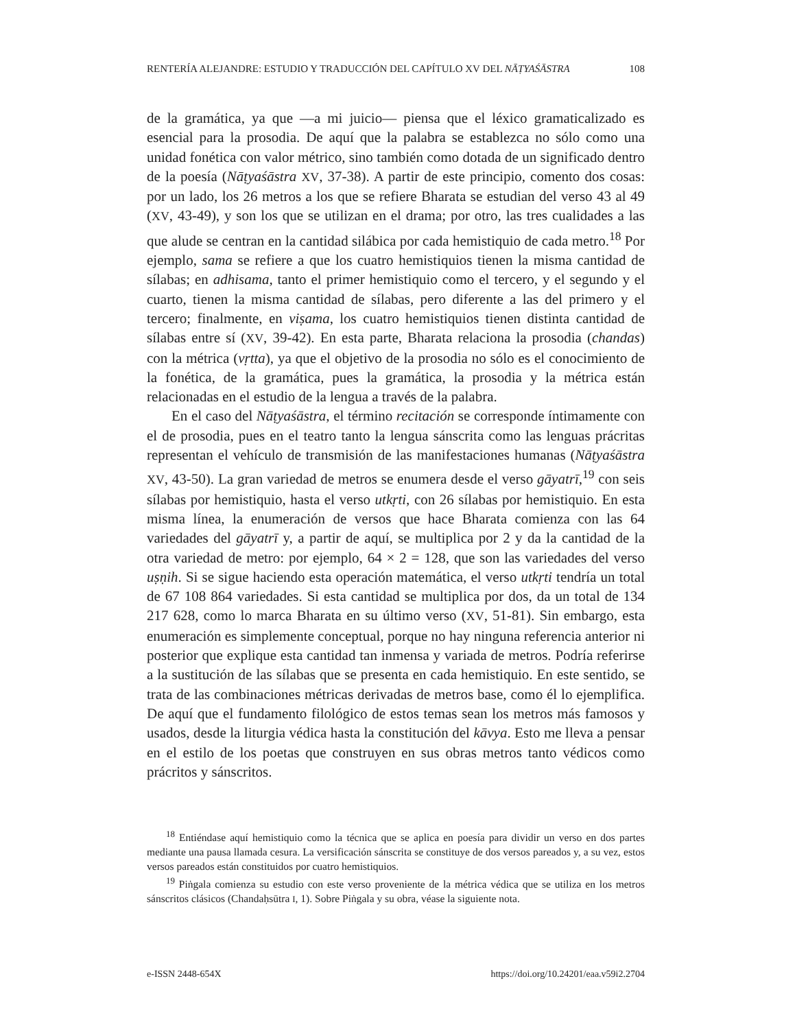RENTERÍA ALEJANDRE: ESTUDIO Y TRADUCCIÓN DEL CAPÍTULO XV DEL NĀṬYAŚĀSTRA 108
de la gramática, ya que —a mi juicio— piensa que el léxico gramaticalizado es esencial para la prosodia. De aquí que la palabra se establezca no sólo como una unidad fonética con valor métrico, sino también como dotada de un significado dentro de la poesía (Nāṭyaśāstra XV, 37-38). A partir de este principio, comento dos cosas: por un lado, los 26 metros a los que se refiere Bharata se estudian del verso 43 al 49 (XV, 43-49), y son los que se utilizan en el drama; por otro, las tres cualidades a las que alude se centran en la cantidad silábica por cada hemistiquio de cada metro.<sup>18</sup> Por ejemplo, sama se refiere a que los cuatro hemistiquios tienen la misma cantidad de sílabas; en adhisama, tanto el primer hemistiquio como el tercero, y el segundo y el cuarto, tienen la misma cantidad de sílabas, pero diferente a las del primero y el tercero; finalmente, en viṣama, los cuatro hemistiquios tienen distinta cantidad de sílabas entre sí (XV, 39-42). En esta parte, Bharata relaciona la prosodia (chandas) con la métrica (vṛtta), ya que el objetivo de la prosodia no sólo es el conocimiento de la fonética, de la gramática, pues la gramática, la prosodia y la métrica están relacionadas en el estudio de la lengua a través de la palabra.
En el caso del Nāṭyaśāstra, el término recitación se corresponde íntimamente con el de prosodia, pues en el teatro tanto la lengua sánscrita como las lenguas prácritas representan el vehículo de transmisión de las manifestaciones humanas (Nāṭyaśāstra XV, 43-50). La gran variedad de metros se enumera desde el verso gāyatrī,<sup>19</sup> con seis sílabas por hemistiquio, hasta el verso utkṛti, con 26 sílabas por hemistiquio. En esta misma línea, la enumeración de versos que hace Bharata comienza con las 64 variedades del gāyatrī y, a partir de aquí, se multiplica por 2 y da la cantidad de la otra variedad de metro: por ejemplo, 64 × 2 = 128, que son las variedades del verso uṣṇih. Si se sigue haciendo esta operación matemática, el verso utkṛti tendría un total de 67 108 864 variedades. Si esta cantidad se multiplica por dos, da un total de 134 217 628, como lo marca Bharata en su último verso (XV, 51-81). Sin embargo, esta enumeración es simplemente conceptual, porque no hay ninguna referencia anterior ni posterior que explique esta cantidad tan inmensa y variada de metros. Podría referirse a la sustitución de las sílabas que se presenta en cada hemistiquio. En este sentido, se trata de las combinaciones métricas derivadas de metros base, como él lo ejemplifica. De aquí que el fundamento filológico de estos temas sean los metros más famosos y usados, desde la liturgia védica hasta la constitución del kāvya. Esto me lleva a pensar en el estilo de los poetas que construyen en sus obras metros tanto védicos como prácritos y sánscritos.
<sup>18</sup> Entiéndase aquí hemistiquio como la técnica que se aplica en poesía para dividir un verso en dos partes mediante una pausa llamada cesura. La versificación sánscrita se constituye de dos versos pareados y, a su vez, estos versos pareados están constituidos por cuatro hemistiquios.
<sup>19</sup> Piṅgala comienza su estudio con este verso proveniente de la métrica védica que se utiliza en los metros sánscritos clásicos (Chandaḥsūtra I, 1). Sobre Piṅgala y su obra, véase la siguiente nota.
e-ISSN 2448-654X https://doi.org/10.24201/eaa.v59i2.2704